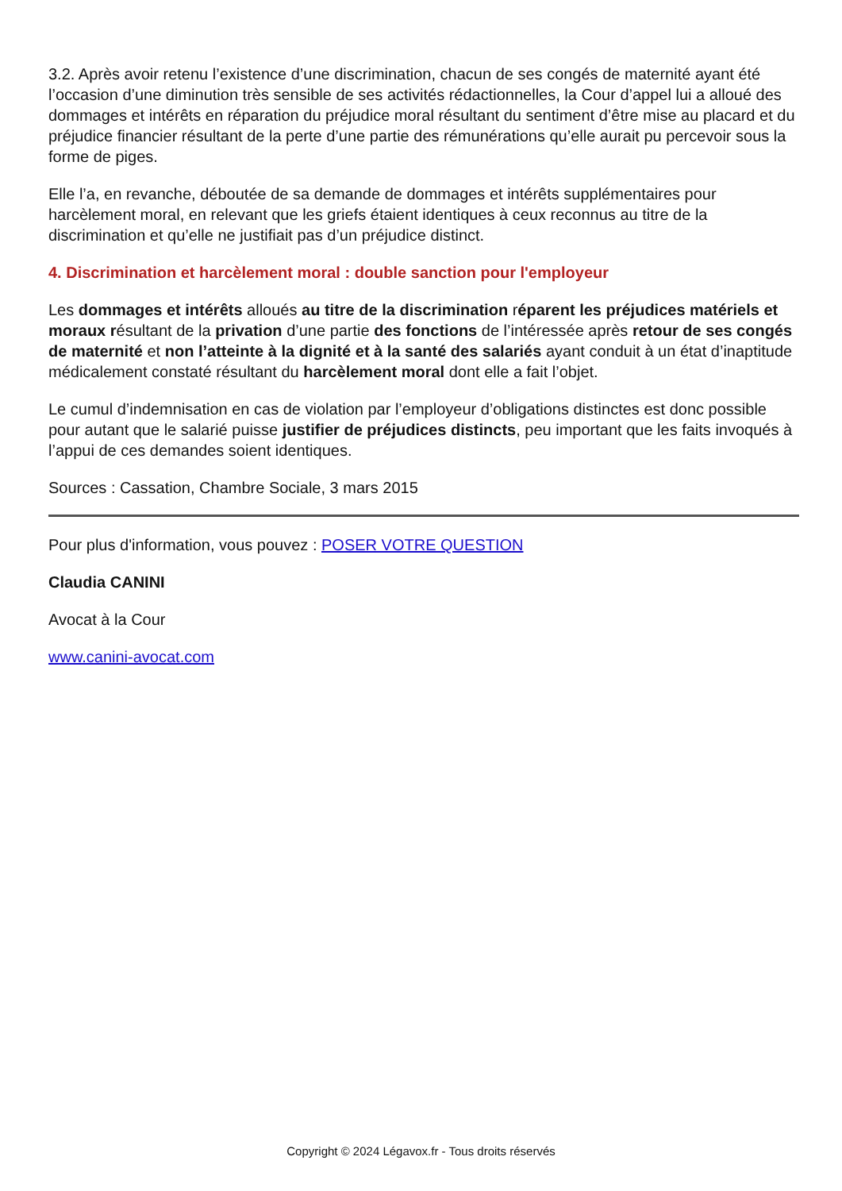3.2. Après avoir retenu l’existence d’une discrimination, chacun de ses congés de maternité ayant été l’occasion d’une diminution très sensible de ses activités rédactionnelles, la Cour d’appel lui a alloué des dommages et intérêts en réparation du préjudice moral résultant du sentiment d’être mise au placard et du préjudice financier résultant de la perte d’une partie des rémunérations qu’elle aurait pu percevoir sous la forme de piges.
Elle l’a, en revanche, déboutée de sa demande de dommages et intérêts supplémentaires pour harcèlement moral, en relevant que les griefs étaient identiques à ceux reconnus au titre de la discrimination et qu’elle ne justifiait pas d’un préjudice distinct.
4. Discrimination et harcèlement moral : double sanction pour l'employeur
Les dommages et intérêts alloués au titre de la discrimination réparent les préjudices matériels et moraux résultant de la privation d’une partie des fonctions de l’intéressée après retour de ses congés de maternité et non l’atteinte à la dignité et à la santé des salariés ayant conduit à un état d’inaptitude médicalement constaté résultant du harcèlement moral dont elle a fait l’objet.
Le cumul d’indemnisation en cas de violation par l’employeur d’obligations distinctes est donc possible pour autant que le salarié puisse justifier de préjudices distincts, peu important que les faits invoqués à l’appui de ces demandes soient identiques.
Sources : Cassation, Chambre Sociale, 3 mars 2015
Pour plus d'information, vous pouvez : POSER VOTRE QUESTION
Claudia CANINI
Avocat à la Cour
www.canini-avocat.com
Copyright © 2024 Légavox.fr - Tous droits réservés